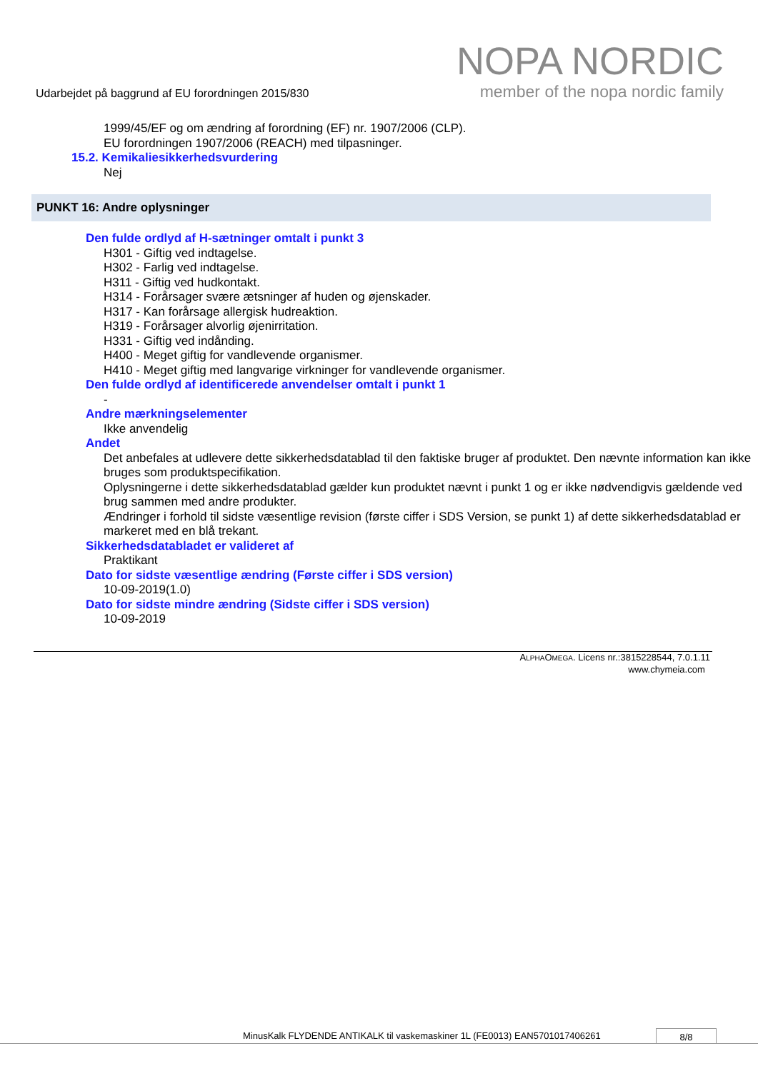Udarbejdet på baggrund af EU forordningen 2015/830
NOPA NORDIC
member of the nopa nordic family
1999/45/EF og om ændring af forordning (EF) nr. 1907/2006 (CLP).
EU forordningen 1907/2006 (REACH) med tilpasninger.
15.2. Kemikaliesikkerhedsvurdering
Nej
PUNKT 16: Andre oplysninger
Den fulde ordlyd af H-sætninger omtalt i punkt 3
H301 - Giftig ved indtagelse.
H302 - Farlig ved indtagelse.
H311 - Giftig ved hudkontakt.
H314 - Forårsager svære ætsninger af huden og øjenskader.
H317 - Kan forårsage allergisk hudreaktion.
H319 - Forårsager alvorlig øjenirritation.
H331 - Giftig ved indånding.
H400 - Meget giftig for vandlevende organismer.
H410 - Meget giftig med langvarige virkninger for vandlevende organismer.
Den fulde ordlyd af identificerede anvendelser omtalt i punkt 1
-
Andre mærkningselementer
Ikke anvendelig
Andet
Det anbefales at udlevere dette sikkerhedsdatablad til den faktiske bruger af produktet. Den nævnte information kan ikke bruges som produktspecifikation.
Oplysningerne i dette sikkerhedsdatablad gælder kun produktet nævnt i punkt 1 og er ikke nødvendigvis gældende ved brug sammen med andre produkter.
Ændringer i forhold til sidste væsentlige revision (første ciffer i SDS Version, se punkt 1) af dette sikkerhedsdatablad er markeret med en blå trekant.
Sikkerhedsdatabladet er valideret af
Praktikant
Dato for sidste væsentlige ændring (Første ciffer i SDS version)
10-09-2019(1.0)
Dato for sidste mindre ændring (Sidste ciffer i SDS version)
10-09-2019
ALPHAOMEGA. Licens nr.:3815228544, 7.0.1.11
www.chymeia.com
MinusKalk FLYDENDE ANTIKALK til vaskemaskiner 1L (FE0013) EAN5701017406261
8/8